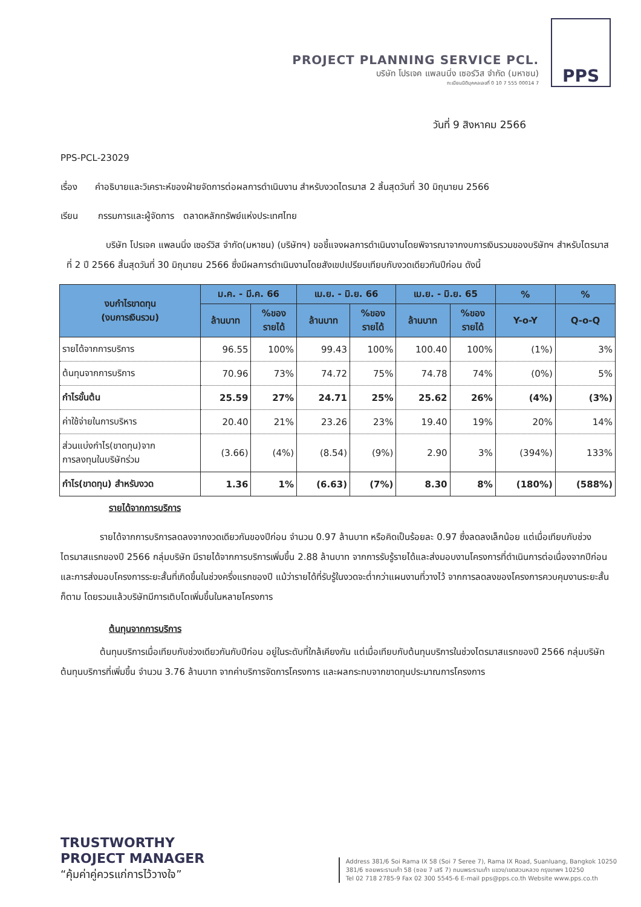PROJECT PLANNING SERVICE PCL.
บริษัท โปรเจค แพลนนิ่ง เซอร์วิส จำกัด (มหาชน)
ทะเบียนนิติบุคคลเลขที่ 0 10 7 555 00014 7
PPS
วันที่ 9 สิงหาคม 2566
PPS-PCL-23029
เรื่อง คำอธิบายและวิเคราะห์ของฝ่ายจัดการต่อผลการดำเนินงาน สำหรับงวดไตรมาส 2 สิ้นสุดวันที่ 30 มิถุนายน 2566
เรียน กรรมการและผู้จัดการ ตลาดหลักทรัพย์แห่งประเทศไทย
บริษัท โปรเจค แพลนนิ่ง เซอร์วิส จำกัด(มหาชน) (บริษัทฯ) ขอชี้แจงผลการดำเนินงานโดยพิจารณาจากงบการเงินรวมของบริษัทฯ สำหรับไตรมาส ที่ 2 ปี 2566 สิ้นสุดวันที่ 30 มิถุนายน 2566 ซึ่งมีผลการดำเนินงานโดยสังเขปเปรียบเทียบกับงวดเดียวกันปีก่อน ดังนี้
| งบกำไรขาดทุน (งบการเงินรวม) | ม.ค. - มี.ค. 66 | | เม.ย. - มิ.ย. 66 | | เม.ย. - มิ.ย. 65 | | % | % |
| --- | --- | --- | --- | --- | --- | --- | --- | --- |
| | ล้านบาท | %ของ รายได้ | ล้านบาท | %ของ รายได้ | ล้านบาท | %ของ รายได้ | Y-o-Y | Q-o-Q |
| รายได้จากการบริการ | 96.55 | 100% | 99.43 | 100% | 100.40 | 100% | (1%) | 3% |
| ต้นทุนจากการบริการ | 70.96 | 73% | 74.72 | 75% | 74.78 | 74% | (0%) | 5% |
| กำไรขั้นต้น | 25.59 | 27% | 24.71 | 25% | 25.62 | 26% | (4%) | (3%) |
| ค่าใช้จ่ายในการบริหาร | 20.40 | 21% | 23.26 | 23% | 19.40 | 19% | 20% | 14% |
| ส่วนแบ่งกำไร(ขาดทุน)จาก การลงทุนในบริษัทร่วม | (3.66) | (4%) | (8.54) | (9%) | 2.90 | 3% | (394%) | 133% |
| กำไร(ขาดทุน) สำหรับงวด | 1.36 | 1% | (6.63) | (7%) | 8.30 | 8% | (180%) | (588%) |
รายได้จากการบริการ
รายได้จากการบริการลดลงจากงวดเดียวกันของปีก่อน จำนวน 0.97 ล้านบาท หรือคิดเป็นร้อยละ 0.97 ซึ่งลดลงเล็กน้อย แต่เมื่อเทียบกับช่วงไตรมาสแรกของปี 2566 กลุ่มบริษัท มีรายได้จากการบริการเพิ่มขึ้น 2.88 ล้านบาท จากการรับรู้รายได้และส่งมอบงานโครงการที่ดำเนินการต่อเนื่องจากปีก่อน และการส่งมอบโครงการระยะสั้นที่เกิดขึ้นในช่วงครึ่งแรกของปี แม้ว่ารายได้ที่รับรู้ในงวดจะต่ำกว่าแผนงานที่วางไว้ จากการลดลงของโครงการควบคุมงานระยะสั้นก็ตาม โดยรวมแล้วบริษัทมีการเติบโตเพิ่มขึ้นในหลายโครงการ
ต้นทุนจากการบริการ
ต้นทุนบริการเมื่อเทียบกับช่วงเดียวกันกับปีก่อน อยู่ในระดับที่ใกล้เคียงกัน แต่เมื่อเทียบกับต้นทุนบริการในช่วงไตรมาสแรกของปี 2566 กลุ่มบริษัท ต้นทุนบริการที่เพิ่มขึ้น จำนวน 3.76 ล้านบาท จากค่าบริการจัดการโครงการ และผลกระทบจากขาดทุนประมาณการโครงการ
TRUSTWORTHY
PROJECT MANAGER
“คุ้มค่าคู่ควรแก่การไว้วางใจ”
Address 381/6 Soi Rama IX 58 (Soi 7 Seree 7), Rama IX Road, Suanluang, Bangkok 10250
381/6 ซอยพระรามเก้า 58 (ซอย 7 เสรี 7) ถนนพระรามเก้า แขวง/เขตสวนหลวง กรุงเทพฯ 10250
Tel 02 718 2785-9 Fax 02 300 5545-6 E-mail pps@pps.co.th Website www.pps.co.th